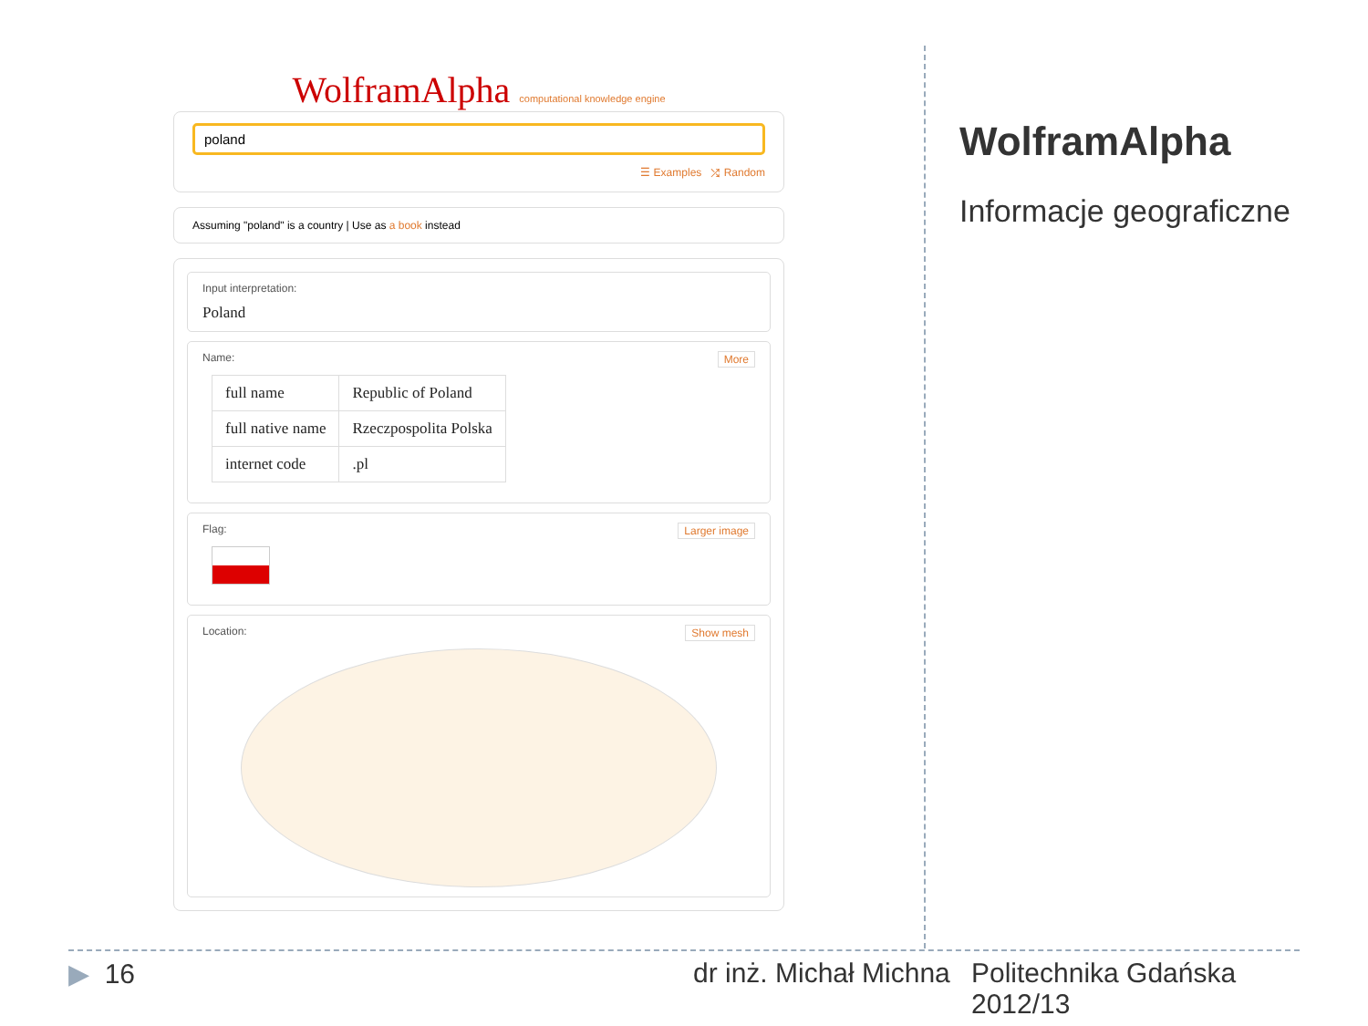WolframAlpha computational knowledge engine
poland
☰ Examples ⤮ Random
Assuming "poland" is a country | Use as a book instead
Input interpretation:
Poland
More Name:
| full name | Republic of Poland |
| full native name | Rzeczpospolita Polska |
| internet code | .pl |
Larger image Flag:
Show mesh Location:
WolframAlpha
Informacje geograficzne
▶ 16 dr inż. Michał Michna
Politechnika Gdańska
2012/13